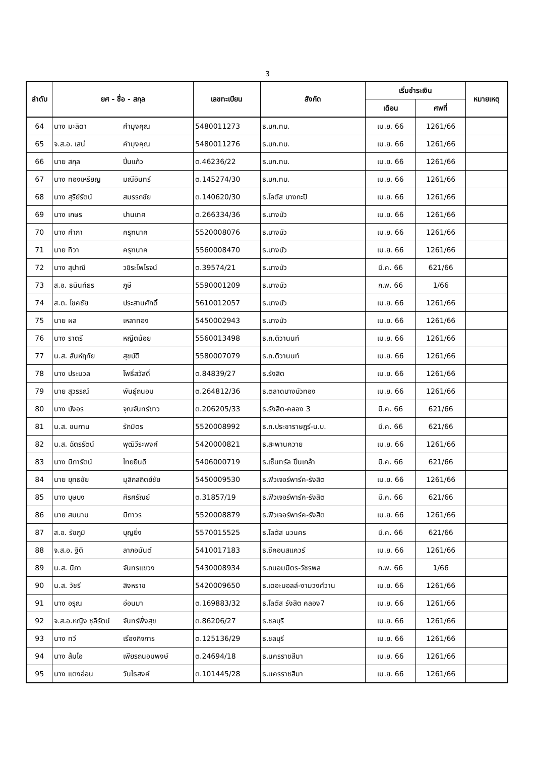3
| ลำดับ | ยศ - ชื่อ - สกุล | | เลขทะเบียน | สังกัด | เริ่มชำระเงิน | | หมายเหตุ |
| --- | --- | --- | --- | --- | --- | --- | --- |
| | | | | | เดือน | ศพที่ | |
| 64 | นาง มะลิดา | คำมุงคุณ | 5480011273 | ธ.บก.ทบ. | เม.ย. 66 | 1261/66 | |
| 65 | จ.ส.อ. เสน่ | คำมุงคุณ | 5480011276 | ธ.บก.ทบ. | เม.ย. 66 | 1261/66 | |
| 66 | นาย สกุล | ปิ่นแก้ว | ต.46236/22 | ธ.บก.ทบ. | เม.ย. 66 | 1261/66 | |
| 67 | นาง ทองเหรียญ | มณีอินทร์ | ต.145274/30 | ธ.บก.ทบ. | เม.ย. 66 | 1261/66 | |
| 68 | นาง สุรีย์รัตน์ | สมรรถชัย | ต.140620/30 | ธ.โลตัส บางกะปิ | เม.ย. 66 | 1261/66 | |
| 69 | นาง เกษร | ปานเทศ | ต.266334/36 | ธ.บางบัว | เม.ย. 66 | 1261/66 | |
| 70 | นาง คำภา | ครุฑนาค | 5520008076 | ธ.บางบัว | เม.ย. 66 | 1261/66 | |
| 71 | นาย ทิวา | ครุฑนาค | 5560008470 | ธ.บางบัว | เม.ย. 66 | 1261/66 | |
| 72 | นาง สุปาณี | วชิระไพโรจน์ | ต.39574/21 | ธ.บางบัว | มี.ค. 66 | 621/66 | |
| 73 | ส.อ. ธนินท์ธร | ภูษี | 5590001209 | ธ.บางบัว | ก.พ. 66 | 1/66 | |
| 74 | ส.ต. โชคชัย | ประสานศักดิ์ | 5610012057 | ธ.บางบัว | เม.ย. 66 | 1261/66 | |
| 75 | นาย ผล | เหลาทอง | 5450002943 | ธ.บางบัว | เม.ย. 66 | 1261/66 | |
| 76 | นาง ราตรี | หญีตน้อย | 5560013498 | ธ.ถ.ติวานนท์ | เม.ย. 66 | 1261/66 | |
| 77 | น.ส. สันห์ฤทัย | สุขบัติ | 5580007079 | ธ.ถ.ติวานนท์ | เม.ย. 66 | 1261/66 | |
| 78 | นาง ประมวล | โพธิ์สวัสดิ์ | ต.84839/27 | ธ.รังสิต | เม.ย. 66 | 1261/66 | |
| 79 | นาย สุวรรณ์ | พันธุ์ถนอม | ต.264812/36 | ธ.ตลาดบางบัวทอง | เม.ย. 66 | 1261/66 | |
| 80 | นาง บังอร | จุณจันทร์ขาว | ต.206205/33 | ธ.รังสิต-คลอง 3 | มี.ค. 66 | 621/66 | |
| 81 | น.ส. ชนกาน | รักมิตร | 5520008992 | ธ.ถ.ประชาราษฎร์-น.บ. | มี.ค. 66 | 621/66 | |
| 82 | น.ส. ฉัตรรัตน์ | พุฒิวีระพงศ์ | 5420000821 | ธ.สะพานควาย | เม.ย. 66 | 1261/66 | |
| 83 | นาง นิภารัตน์ | ไทยยินดี | 5406000719 | ธ.เซ็นทรัล ปิ่นเกล้า | มี.ค. 66 | 621/66 | |
| 84 | นาย ยุทธชัย | มุสิกสถิตย์ชัย | 5450009530 | ธ.ฟิวเจอร์พาร์ค-รังสิต | เม.ย. 66 | 1261/66 | |
| 85 | นาง บุษบง | ศิรศรัณย์ | ต.31857/19 | ธ.ฟิวเจอร์พาร์ค-รังสิต | มี.ค. 66 | 621/66 | |
| 86 | นาย สมนาม | มีถาวร | 5520008879 | ธ.ฟิวเจอร์พาร์ค-รังสิต | เม.ย. 66 | 1261/66 | |
| 87 | ส.อ. รัชภูมิ | บุญยิ่ง | 5570015525 | ธ.โลตัส นวนคร | มี.ค. 66 | 621/66 | |
| 88 | จ.ส.อ. ฐิติ | ลาภอนันต์ | 5410017183 | ธ.ซีคอนสแควร์ | เม.ย. 66 | 1261/66 | |
| 89 | น.ส. นิภา | จันทรแขวง | 5430008934 | ธ.ถนอมมิตร-วัชรพล | ก.พ. 66 | 1/66 | |
| 90 | น.ส. วัชรี | สิงหราช | 5420009650 | ธ.เดอะมอลล์-งามวงศ์วาน | เม.ย. 66 | 1261/66 | |
| 91 | นาง อรุณ | อ่อนมา | ต.169883/32 | ธ.โลตัส รังสิต คลอง7 | เม.ย. 66 | 1261/66 | |
| 92 | จ.ส.อ.หญิง ชุลีรัตน์ | จันทร์พึ่งสุข | ต.86206/27 | ธ.ชลบุรี | เม.ย. 66 | 1261/66 | |
| 93 | นาง ทวี | เรืองกิจการ | ต.125136/29 | ธ.ชลบุรี | เม.ย. 66 | 1261/66 | |
| 94 | นาง ส้มโอ | เพียรถนอมพงษ์ | ต.24694/18 | ธ.นครราชสีมา | เม.ย. 66 | 1261/66 | |
| 95 | นาง แตงอ่อน | วันไธสงค์ | ต.101445/28 | ธ.นครราชสีมา | เม.ย. 66 | 1261/66 | |